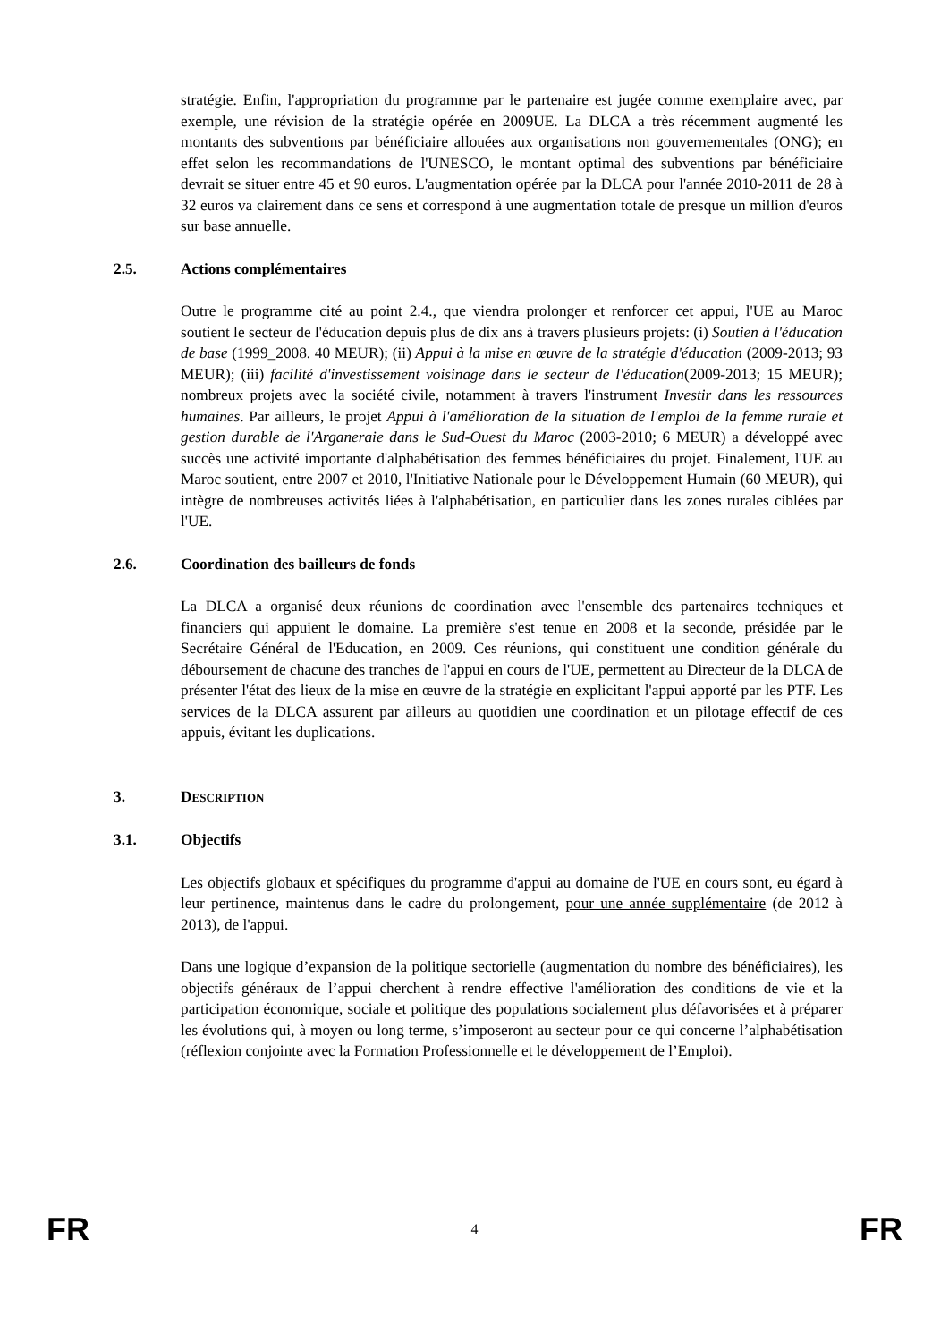stratégie. Enfin, l'appropriation du programme par le partenaire est jugée comme exemplaire avec, par exemple, une révision de la stratégie opérée en 2009UE. La DLCA a très récemment augmenté les montants des subventions par bénéficiaire allouées aux organisations non gouvernementales (ONG); en effet selon les recommandations de l'UNESCO, le montant optimal des subventions par bénéficiaire devrait se situer entre 45 et 90 euros. L'augmentation opérée par la DLCA pour l'année 2010-2011 de 28 à 32 euros va clairement dans ce sens et correspond à une augmentation totale de presque un million d'euros sur base annuelle.
2.5. Actions complémentaires
Outre le programme cité au point 2.4., que viendra prolonger et renforcer cet appui, l'UE au Maroc soutient le secteur de l'éducation depuis plus de dix ans à travers plusieurs projets: (i) Soutien à l'éducation de base (1999_2008. 40 MEUR); (ii) Appui à la mise en œuvre de la stratégie d'éducation (2009-2013; 93 MEUR); (iii) facilité d'investissement voisinage dans le secteur de l'éducation(2009-2013; 15 MEUR); nombreux projets avec la société civile, notamment à travers l'instrument Investir dans les ressources humaines. Par ailleurs, le projet Appui à l'amélioration de la situation de l'emploi de la femme rurale et gestion durable de l'Arganeraie dans le Sud-Ouest du Maroc (2003-2010; 6 MEUR) a développé avec succès une activité importante d'alphabétisation des femmes bénéficiaires du projet. Finalement, l'UE au Maroc soutient, entre 2007 et 2010, l'Initiative Nationale pour le Développement Humain (60 MEUR), qui intègre de nombreuses activités liées à l'alphabétisation, en particulier dans les zones rurales ciblées par l'UE.
2.6. Coordination des bailleurs de fonds
La DLCA a organisé deux réunions de coordination avec l'ensemble des partenaires techniques et financiers qui appuient le domaine. La première s'est tenue en 2008 et la seconde, présidée par le Secrétaire Général de l'Education, en 2009. Ces réunions, qui constituent une condition générale du déboursement de chacune des tranches de l'appui en cours de l'UE, permettent au Directeur de la DLCA de présenter l'état des lieux de la mise en œuvre de la stratégie en explicitant l'appui apporté par les PTF. Les services de la DLCA assurent par ailleurs au quotidien une coordination et un pilotage effectif de ces appuis, évitant les duplications.
3. DESCRIPTION
3.1. Objectifs
Les objectifs globaux et spécifiques du programme d'appui au domaine de l'UE en cours sont, eu égard à leur pertinence, maintenus dans le cadre du prolongement, pour une année supplémentaire (de 2012 à 2013), de l'appui.
Dans une logique d’expansion de la politique sectorielle (augmentation du nombre des bénéficiaires), les objectifs généraux de l’appui cherchent à rendre effective l'amélioration des conditions de vie et la participation économique, sociale et politique des populations socialement plus défavorisées et à préparer les évolutions qui, à moyen ou long terme, s’imposeront au secteur pour ce qui concerne l’alphabétisation (réflexion conjointe avec la Formation Professionnelle et le développement de l’Emploi).
FR 4 FR